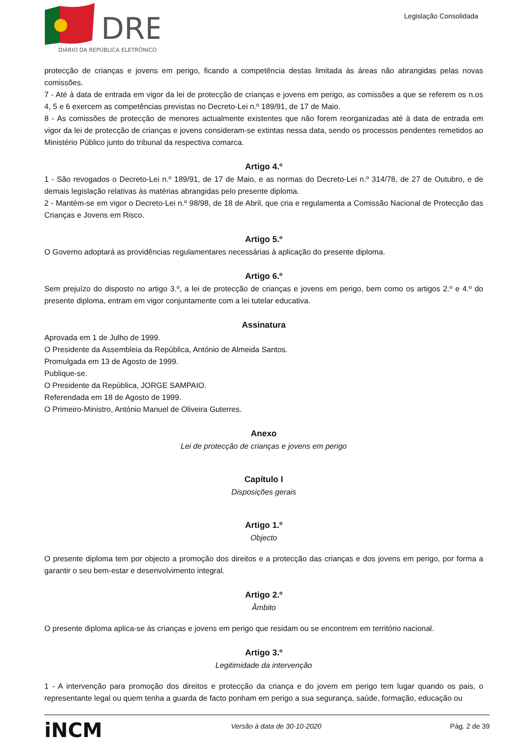DRE
DIÁRIO DA REPÚBLICA ELETRÓNICO
Legislação Consolidada
protecção de crianças e jovens em perigo, ficando a competência destas limitada às áreas não abrangidas pelas novas comissões.
7 - Até à data de entrada em vigor da lei de protecção de crianças e jovens em perigo, as comissões a que se referem os n.os 4, 5 e 6 exercem as competências previstas no Decreto-Lei n.º 189/91, de 17 de Maio.
8 - As comissões de protecção de menores actualmente existentes que não forem reorganizadas até à data de entrada em vigor da lei de protecção de crianças e jovens consideram-se extintas nessa data, sendo os processos pendentes remetidos ao Ministério Público junto do tribunal da respectiva comarca.
Artigo 4.º
1 - São revogados o Decreto-Lei n.º 189/91, de 17 de Maio, e as normas do Decreto-Lei n.º 314/78, de 27 de Outubro, e de demais legislação relativas às matérias abrangidas pelo presente diploma.
2 - Mantém-se em vigor o Decreto-Lei n.º 98/98, de 18 de Abril, que cria e regulamenta a Comissão Nacional de Protecção das Crianças e Jovens em Risco.
Artigo 5.º
O Governo adoptará as providências regulamentares necessárias à aplicação do presente diploma.
Artigo 6.º
Sem prejuízo do disposto no artigo 3.º, a lei de protecção de crianças e jovens em perigo, bem como os artigos 2.º e 4.º do presente diploma, entram em vigor conjuntamente com a lei tutelar educativa.
Assinatura
Aprovada em 1 de Julho de 1999.
O Presidente da Assembleia da República, António de Almeida Santos.
Promulgada em 13 de Agosto de 1999.
Publique-se.
O Presidente da República, JORGE SAMPAIO.
Referendada em 18 de Agosto de 1999.
O Primeiro-Ministro, António Manuel de Oliveira Guterres.
Anexo
Lei de protecção de crianças e jovens em perigo
Capítulo I
Disposições gerais
Artigo 1.º
Objecto
O presente diploma tem por objecto a promoção dos direitos e a protecção das crianças e dos jovens em perigo, por forma a garantir o seu bem-estar e desenvolvimento integral.
Artigo 2.º
Âmbito
O presente diploma aplica-se às crianças e jovens em perigo que residam ou se encontrem em território nacional.
Artigo 3.º
Legitimidade da intervenção
1 - A intervenção para promoção dos direitos e protecção da criança e do jovem em perigo tem lugar quando os pais, o representante legal ou quem tenha a guarda de facto ponham em perigo a sua segurança, saúde, formação, educação ou
iNCM Versão à data de 30-10-2020 Pág. 2 de 39